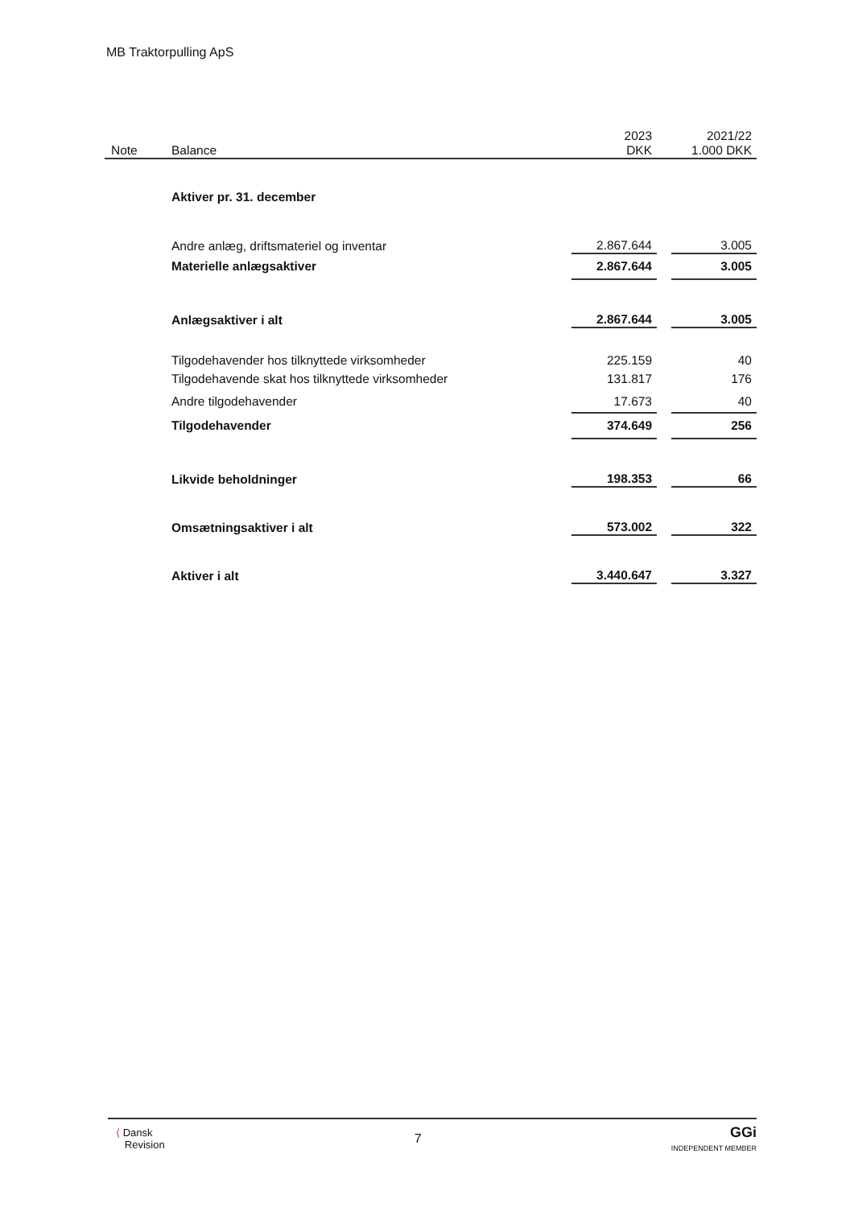MB Traktorpulling ApS
| Note | Balance | 2023 DKK | | 2021/22 1.000 DKK |
| --- | --- | --- | --- | --- |
| | Aktiver pr. 31. december | | | |
| | Andre anlæg, driftsmateriel og inventar | 2.867.644 | | 3.005 |
| | Materielle anlægsaktiver | 2.867.644 | | 3.005 |
| | Anlægsaktiver i alt | 2.867.644 | | 3.005 |
| | Tilgodehavender hos tilknyttede virksomheder | 225.159 | | 40 |
| | Tilgodehavende skat hos tilknyttede virksomheder | 131.817 | | 176 |
| | Andre tilgodehavender | 17.673 | | 40 |
| | Tilgodehavender | 374.649 | | 256 |
| | Likvide beholdninger | 198.353 | | 66 |
| | Omsætningsaktiver i alt | 573.002 | | 322 |
| | Aktiver i alt | 3.440.647 | | 3.327 |
⟨ Dansk
Revision
7
GGi
INDEPENDENT MEMBER